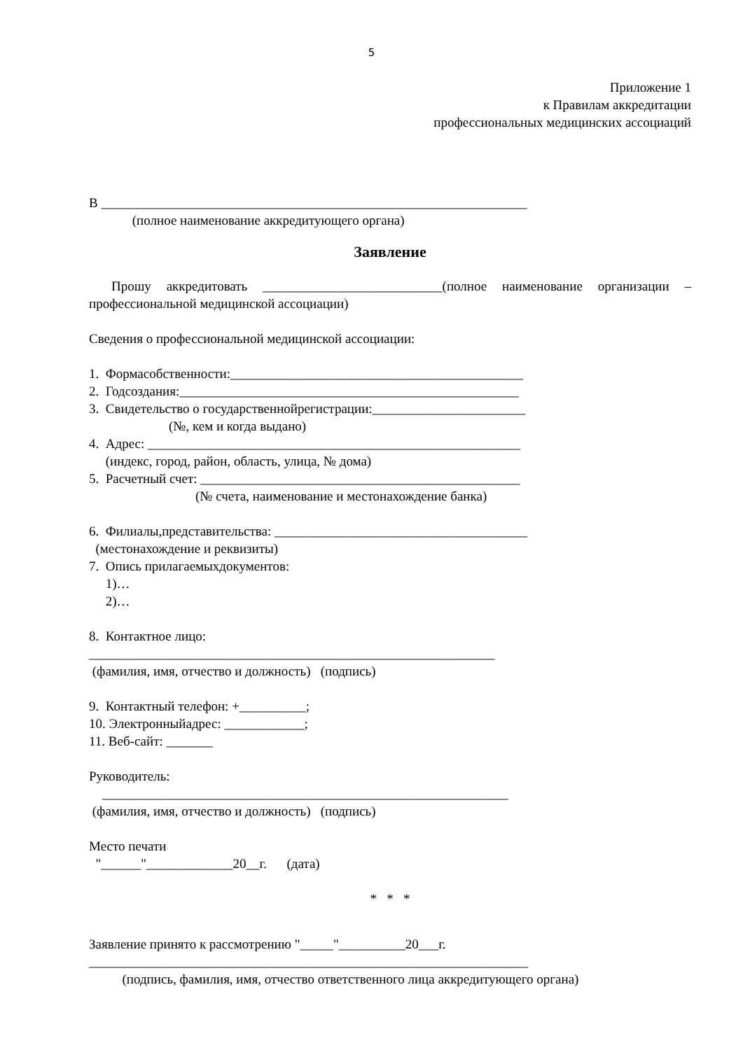5
Приложение 1
к Правилам аккредитации
профессиональных медицинских ассоциаций
В ________________________________________________________________
(полное наименование аккредитующего органа)
Заявление
Прошу аккредитовать ___________________________(полное наименование организации – профессиональной медицинской ассоциации)
Сведения о профессиональной медицинской ассоциации:
1. Формасобственности:____________________________________________
2. Годсоздания:___________________________________________________
3. Свидетельство о государственнойрегистрации:_______________________
(№, кем и когда выдано)
4. Адрес: ________________________________________________________
(индекс, город, район, область, улица, № дома)
5. Расчетный счет: ________________________________________________
(№ счета, наименование и местонахождение банка)
6. Филиалы,представительства: ______________________________________
(местонахождение и реквизиты)
7. Опись прилагаемыхдокументов:
1)…
2)…
8. Контактное лицо:
_____________________________________________________________
(фамилия, имя, отчество и должность) (подпись)
9. Контактный телефон: +__________;
10. Электронныйадрес: ____________;
11. Веб-сайт: _______
Руководитель:
_____________________________________________________________
(фамилия, имя, отчество и должность) (подпись)
Место печати
"______"_____________20__г. (дата)
* * *
Заявление принято к рассмотрению "_____"__________20___г.
__________________________________________________________________
(подпись, фамилия, имя, отчество ответственного лица аккредитующего органа)